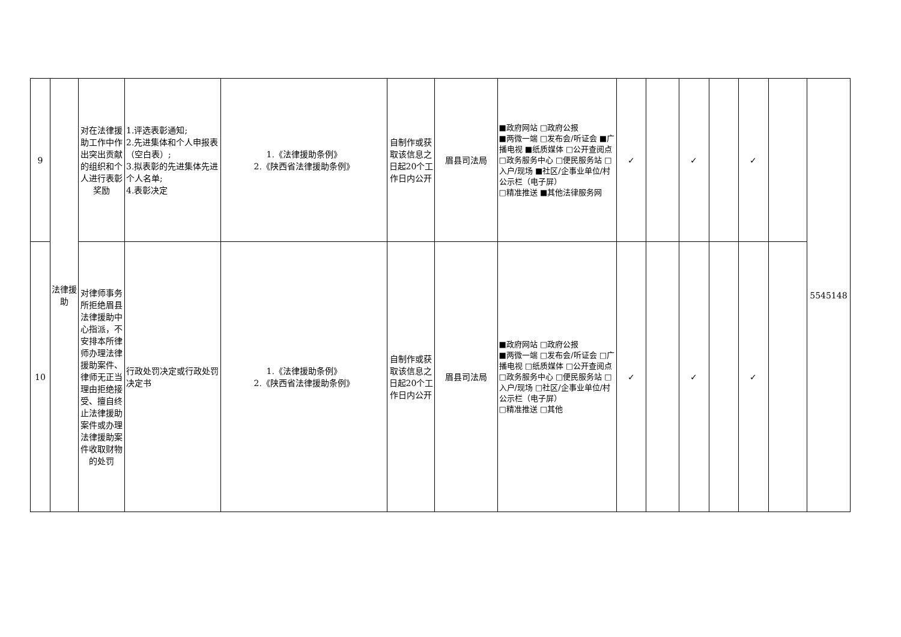| 9 | 法律援助 | 对在法律援助工作中作出突出贡献的组织和个人进行表彰奖励 | 1.评选表彰通知; 2.先进集体和个人申报表（空白表）; 3.拟表彰的先进集体先进个人名单; 4.表彰决定 | 1.《法律援助条例》 2.《陕西省法律援助条例》 | 自制作或获取该信息之日起20个工作日内公开 | 眉县司法局 | ■政府网站 □政府公报 ■两微一端 □发布会/听证会 ■广播电视 ■纸质媒体 □公开查阅点 □政务服务中心 □便民服务站 □入户/现场 ■社区/企事业单位/村公示栏（电子屏） □精准推送 ■其他法律服务网 | ✓ | | ✓ | | ✓ | | 5545148 |
| 10 | | 对律师事务所拒绝眉县法律援助中心指派，不安排本所律师办理法律援助案件、律师无正当理由拒绝接受、擅自终止法律援助案件或办理法律援助案件收取财物的处罚 | 行政处罚决定或行政处罚决定书 | 1.《法律援助条例》 2.《陕西省法律援助条例》 | 自制作或获取该信息之日起20个工作日内公开 | 眉县司法局 | ■政府网站 □政府公报 ■两微一端 □发布会/听证会 □广播电视 □纸质媒体 □公开查阅点 □政务服务中心 □便民服务站 □入户/现场 □社区/企事业单位/村公示栏（电子屏） □精准推送 □其他 | ✓ | | ✓ | | ✓ | | |